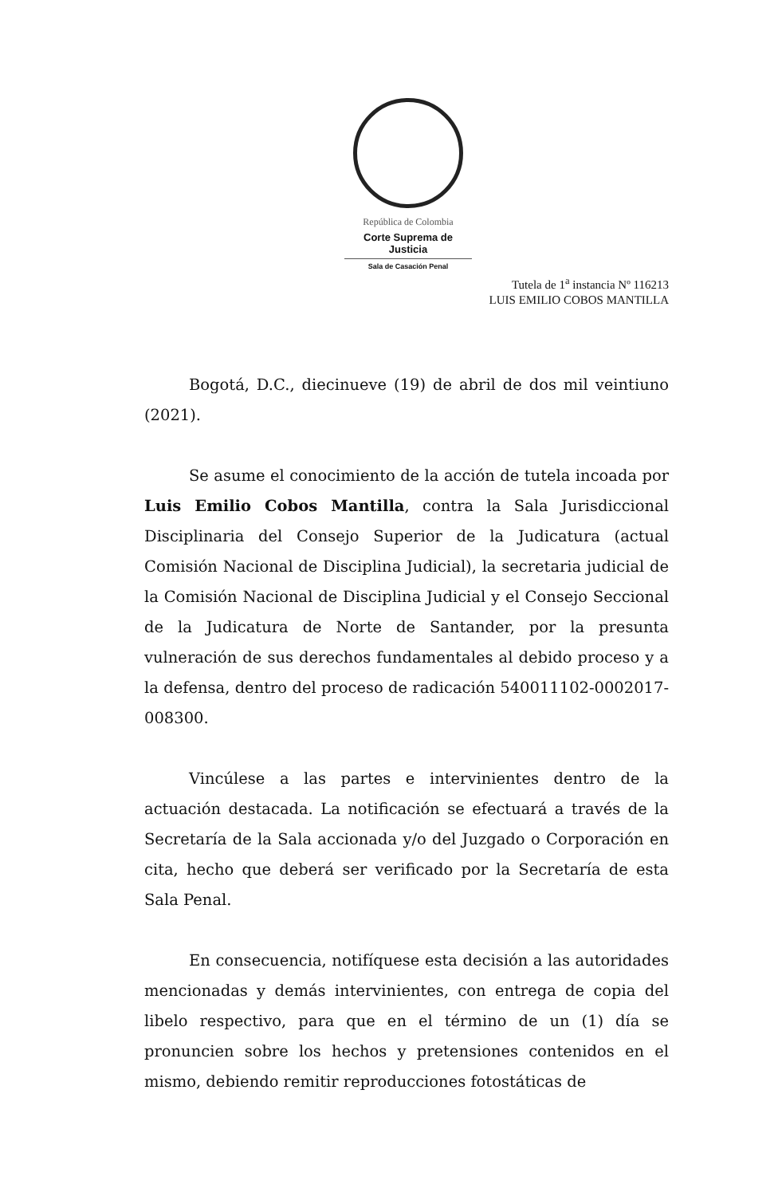República de Colombia
Corte Suprema de Justicia
Sala de Casación Penal
Tutela de 1<sup>a</sup> instancia Nº 116213
LUIS EMILIO COBOS MANTILLA
Bogotá, D.C., diecinueve (19) de abril de dos mil veintiuno (2021).
Se asume el conocimiento de la acción de tutela incoada por Luis Emilio Cobos Mantilla, contra la Sala Jurisdiccional Disciplinaria del Consejo Superior de la Judicatura (actual Comisión Nacional de Disciplina Judicial), la secretaria judicial de la Comisión Nacional de Disciplina Judicial y el Consejo Seccional de la Judicatura de Norte de Santander, por la presunta vulneración de sus derechos fundamentales al debido proceso y a la defensa, dentro del proceso de radicación 540011102-0002017-008300.
Vincúlese a las partes e intervinientes dentro de la actuación destacada. La notificación se efectuará a través de la Secretaría de la Sala accionada y/o del Juzgado o Corporación en cita, hecho que deberá ser verificado por la Secretaría de esta Sala Penal.
En consecuencia, notifíquese esta decisión a las autoridades mencionadas y demás intervinientes, con entrega de copia del libelo respectivo, para que en el término de un (1) día se pronuncien sobre los hechos y pretensiones contenidos en el mismo, debiendo remitir reproducciones fotostáticas de